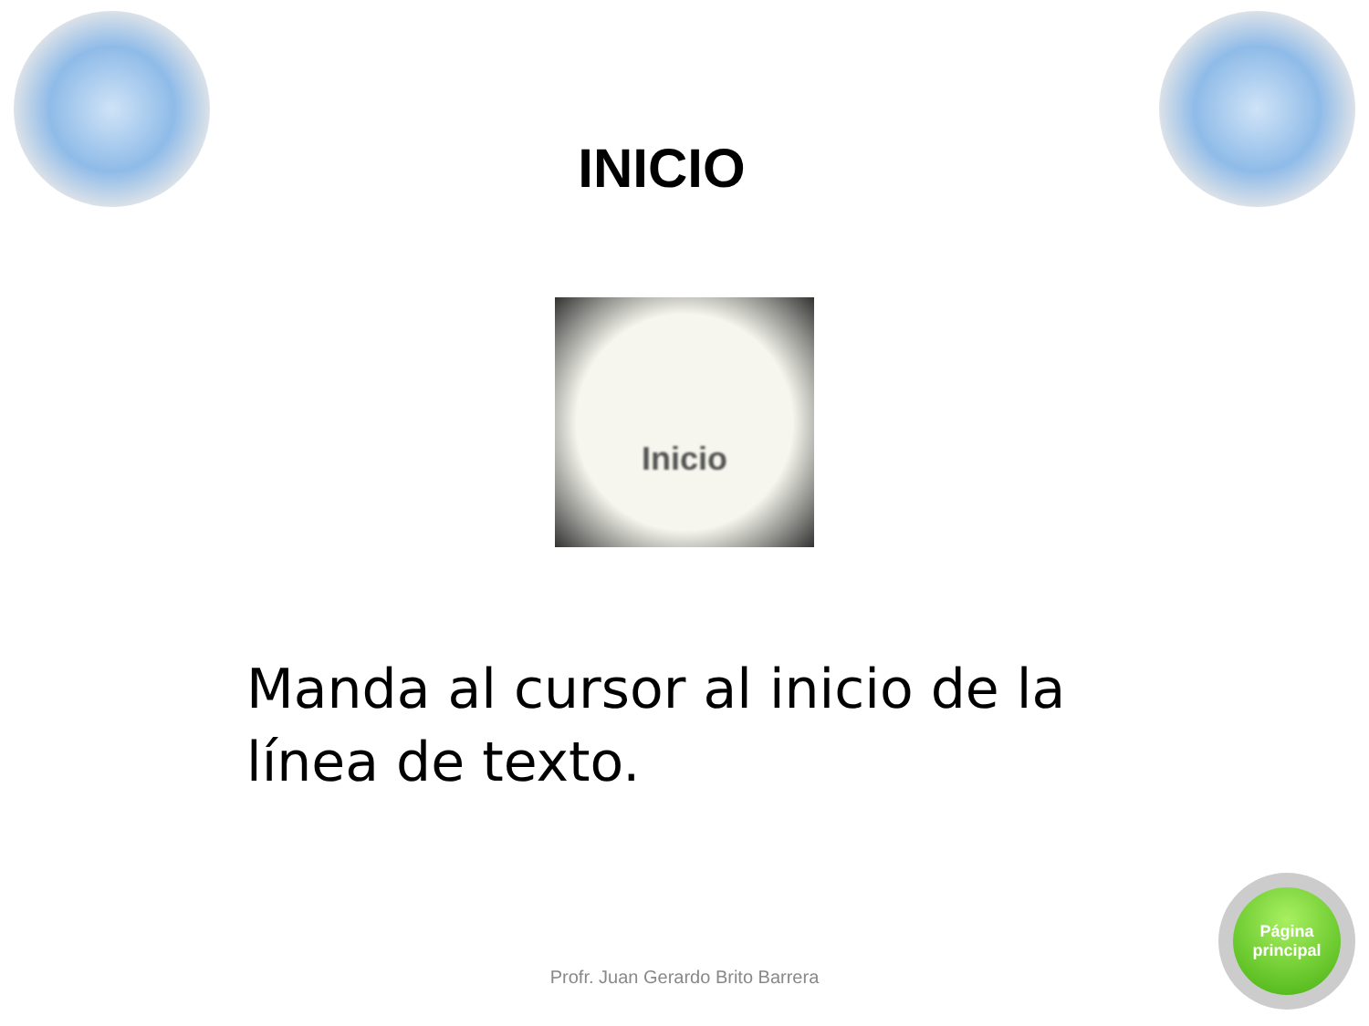INICIO
Inicio
Manda al cursor al inicio de la línea de texto.
Profr. Juan Gerardo Brito Barrera
Página
principal